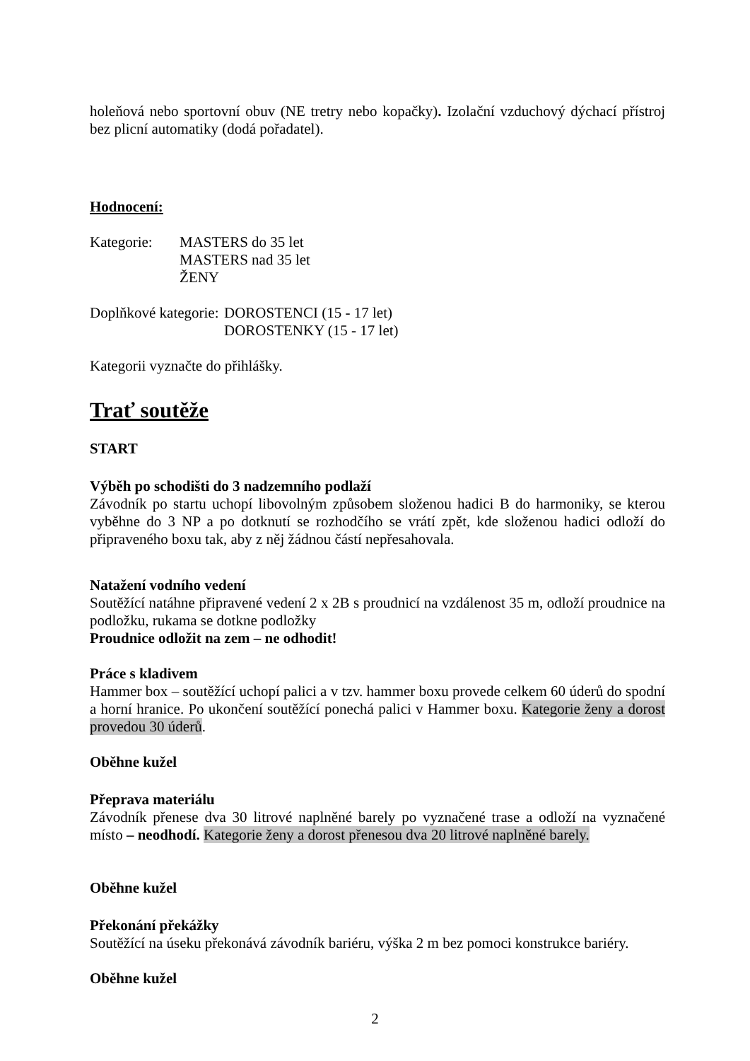holeňová nebo sportovní obuv (NE tretry nebo kopačky). Izolační vzduchový dýchací přístroj bez plicní automatiky (dodá pořadatel).
Hodnocení:
Kategorie: MASTERS do 35 let
MASTERS nad 35 let
ŽENY
Doplňkové kategorie: DOROSTENCI (15 - 17 let)
DOROSTENKY (15 - 17 let)
Kategorii vyznačte do přihlášky.
Trať soutěže
START
Výběh po schodišti do 3 nadzemního podlaží
Závodník po startu uchopí libovolným způsobem složenou hadici B do harmoniky, se kterou vyběhne do 3 NP a po dotknutí se rozhodčího se vrátí zpět, kde složenou hadici odloží do připraveného boxu tak, aby z něj žádnou částí nepřesahovala.
Natažení vodního vedení
Soutěžící natáhne připravené vedení 2 x 2B s proudnicí na vzdálenost 35 m, odloží proudnice na podložku, rukama se dotkne podložky
Proudnice odložit na zem – ne odhodit!
Práce s kladivem
Hammer box – soutěžící uchopí palici a v tzv. hammer boxu provede celkem 60 úderů do spodní a horní hranice. Po ukončení soutěžící ponechá palici v Hammer boxu. Kategorie ženy a dorost provedou 30 úderů.
Oběhne kužel
Přeprava materiálu
Závodník přenese dva 30 litrové naplněné barely po vyznačené trase a odloží na vyznačené místo – neodhodí. Kategorie ženy a dorost přenesou dva 20 litrové naplněné barely.
Oběhne kužel
Překonání překážky
Soutěžící na úseku překonává závodník bariéru, výška 2 m bez pomoci konstrukce bariéry.
Oběhne kužel
2